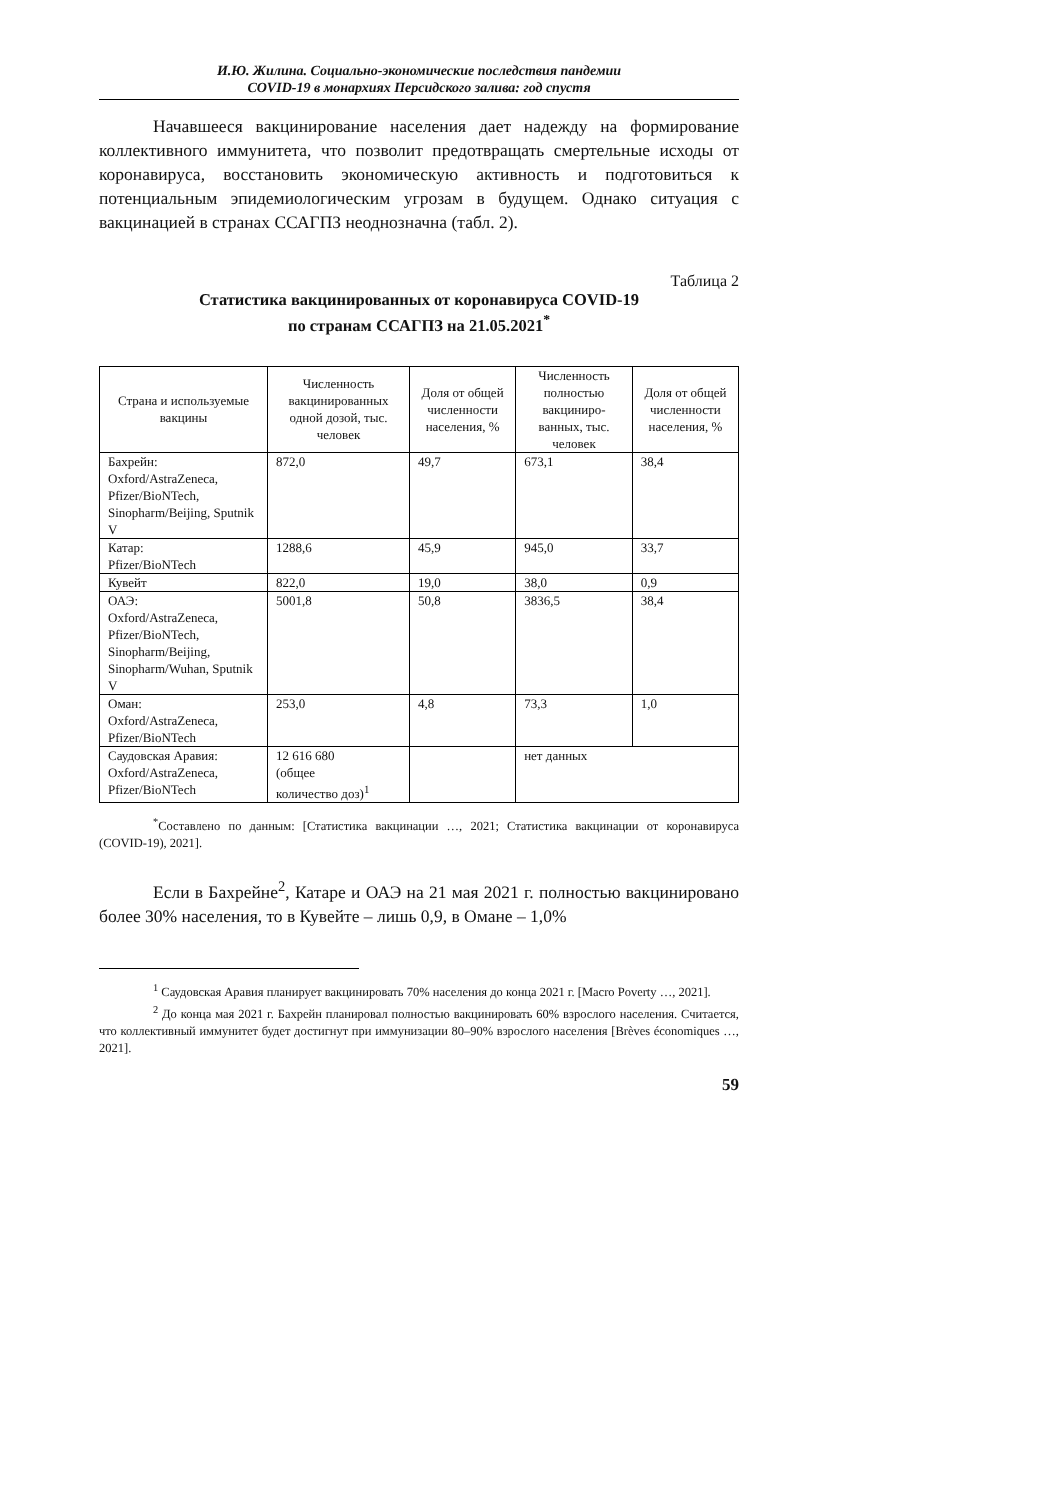И.Ю. Жилина. Социально-экономические последствия пандемии
COVID-19 в монархиях Персидского залива: год спустя
Начавшееся вакцинирование населения дает надежду на формирование коллективного иммунитета, что позволит предотвращать смертельные исходы от коронавируса, восстановить экономическую активность и подготовиться к потенциальным эпидемиологическим угрозам в будущем. Однако ситуация с вакцинацией в странах ССАГПЗ неоднозначна (табл. 2).
Таблица 2
Статистика вакцинированных от коронавируса COVID-19
по странам ССАГПЗ на 21.05.2021<sup>*</sup>
| Страна и используемые вакцины | Численность вакцинированных одной дозой, тыс. человек | Доля от общей численности населения, % | Численность полностью вакциниро-ванных, тыс. человек | Доля от общей численности населения, % |
| --- | --- | --- | --- | --- |
| Бахрейн: Oxford/AstraZeneca, Pfizer/BioNTech, Sinopharm/Beijing, Sputnik V | 872,0 | 49,7 | 673,1 | 38,4 |
| Катар: Pfizer/BioNTech | 1288,6 | 45,9 | 945,0 | 33,7 |
| Кувейт | 822,0 | 19,0 | 38,0 | 0,9 |
| ОАЭ: Oxford/AstraZeneca, Pfizer/BioNTech, Sinopharm/Beijing, Sinopharm/Wuhan, Sputnik V | 5001,8 | 50,8 | 3836,5 | 38,4 |
| Оман: Oxford/AstraZeneca, Pfizer/BioNTech | 253,0 | 4,8 | 73,3 | 1,0 |
| Саудовская Аравия: Oxford/AstraZeneca, Pfizer/BioNTech | 12 616 680 (общее количество доз)<sup>1</sup> | | нет данных | |
<sup>*</sup> Составлено по данным: [Статистика вакцинации …, 2021; Статистика вакцинации от коронавируса (COVID-19), 2021].
Если в Бахрейне<sup>2</sup>, Катаре и ОАЭ на 21 мая 2021 г. полностью вакцинировано более 30% населения, то в Кувейте – лишь 0,9, в Омане – 1,0%
<sup>1</sup> Саудовская Аравия планирует вакцинировать 70% населения до конца 2021 г. [Macro Poverty …, 2021].
<sup>2</sup> До конца мая 2021 г. Бахрейн планировал полностью вакцинировать 60% взрослого населения. Считается, что коллективный иммунитет будет достигнут при иммунизации 80–90% взрослого населения [Brèves économiques …, 2021].
59